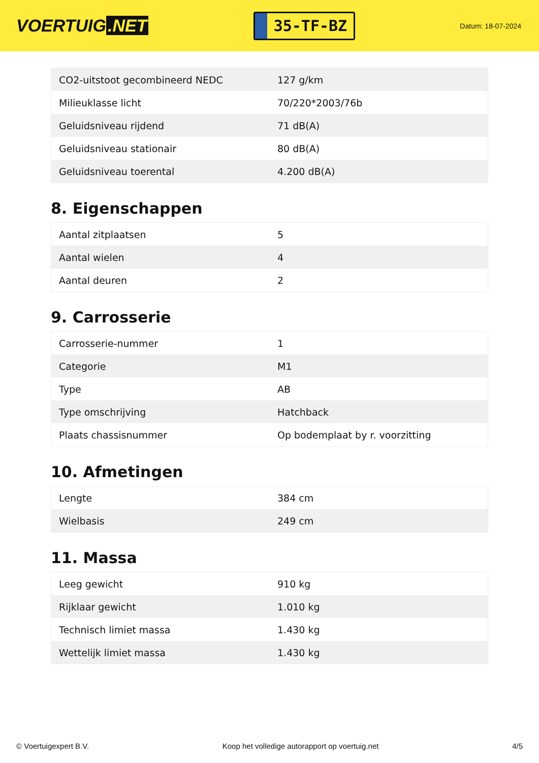VOERTUIG.NET
35-TF-BZ
Datum: 18-07-2024
| CO2-uitstoot gecombineerd NEDC | 127 g/km |
| Milieuklasse licht | 70/220*2003/76b |
| Geluidsniveau rijdend | 71 dB(A) |
| Geluidsniveau stationair | 80 dB(A) |
| Geluidsniveau toerental | 4.200 dB(A) |
8. Eigenschappen
| Aantal zitplaatsen | 5 |
| Aantal wielen | 4 |
| Aantal deuren | 2 |
9. Carrosserie
| Carrosserie-nummer | 1 |
| Categorie | M1 |
| Type | AB |
| Type omschrijving | Hatchback |
| Plaats chassisnummer | Op bodemplaat by r. voorzitting |
10. Afmetingen
| Lengte | 384 cm |
| Wielbasis | 249 cm |
11. Massa
| Leeg gewicht | 910 kg |
| Rijklaar gewicht | 1.010 kg |
| Technisch limiet massa | 1.430 kg |
| Wettelijk limiet massa | 1.430 kg |
© Voertuigexpert B.V. Koop het volledige autorapport op voertuig.net 4/5